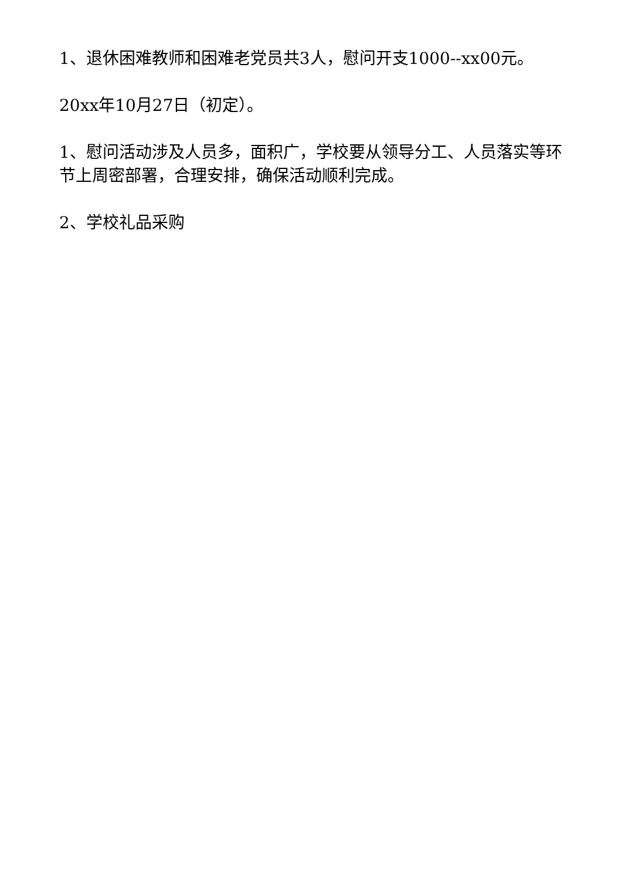1、退休困难教师和困难老党员共3人，慰问开支1000--xx00元。
20xx年10月27日（初定）。
1、慰问活动涉及人员多，面积广，学校要从领导分工、人员落实等环节上周密部署，合理安排，确保活动顺利完成。
2、学校礼品采购